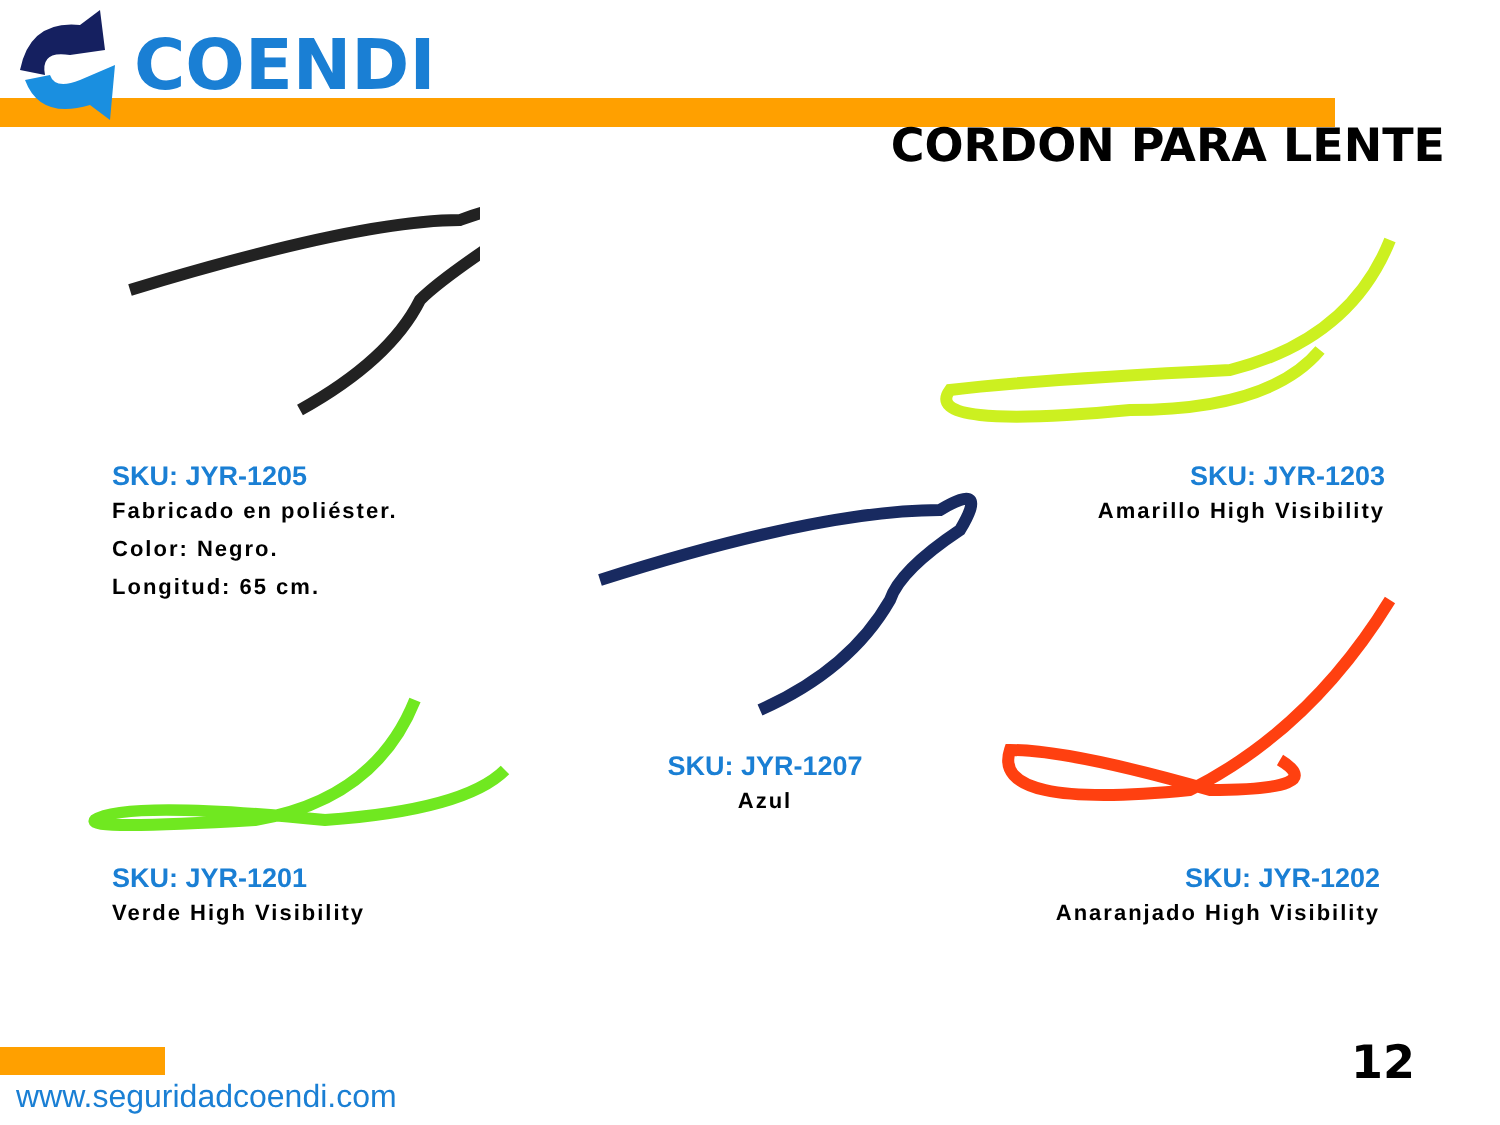COENDI
CORDON PARA LENTE
SKU: JYR-1205
Fabricado en poliéster.
Color: Negro.
Longitud: 65 cm.
SKU: JYR-1203
Amarillo High Visibility
SKU: JYR-1207
Azul
SKU: JYR-1201
Verde High Visibility
SKU: JYR-1202
Anaranjado High Visibility
www.seguridadcoendi.com
12